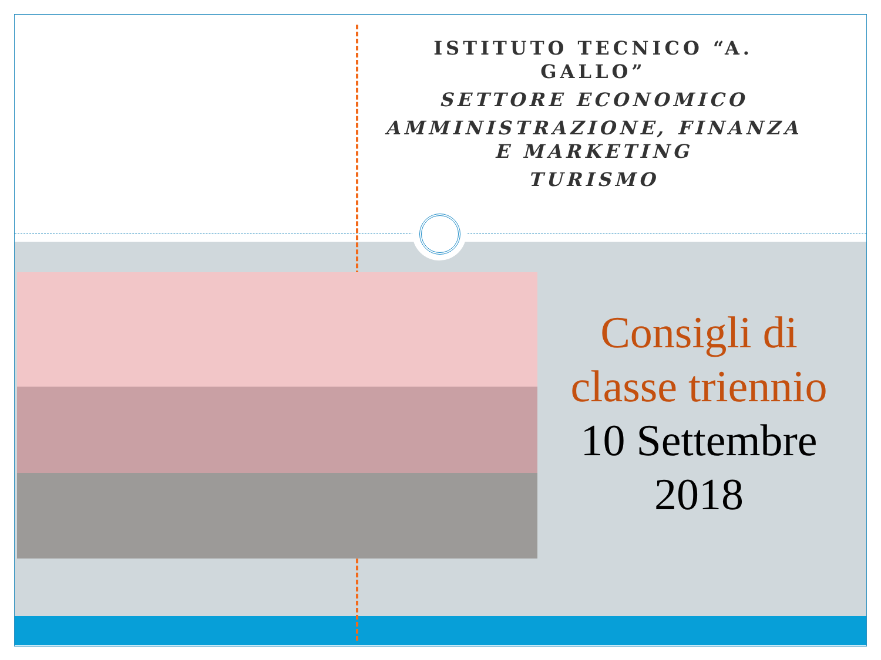ISTITUTO TECNICO “A. GALLO”
SETTORE ECONOMICO
AMMINISTRAZIONE, FINANZA E MARKETING
TURISMO
Consigli di classe triennio
10 Settembre 2018